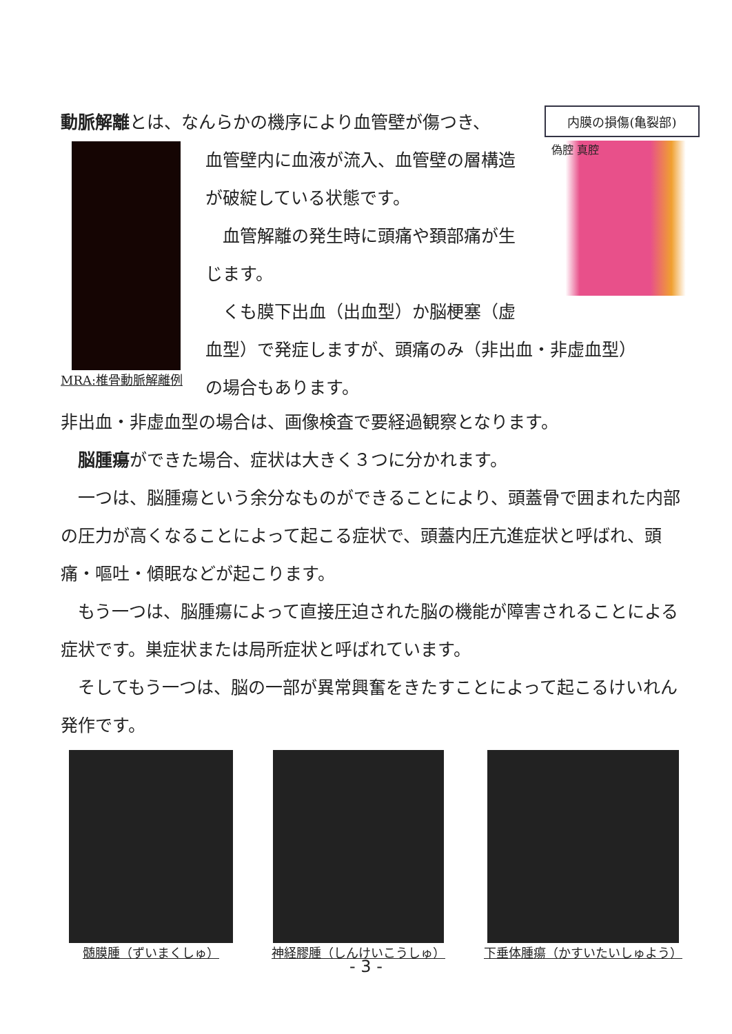動脈解離とは、なんらかの機序により血管壁が傷つき、
MRA:椎骨動脈解離例
血管壁内に血液が流入、血管壁の層構造
が破綻している状態です。
　血管解離の発生時に頭痛や頚部痛が生
じます。
　くも膜下出血（出血型）か脳梗塞（虚
血型）で発症しますが、頭痛のみ（非出血・非虚血型）
の場合もあります。
内膜の損傷(亀裂部)
偽腔 真腔
非出血・非虚血型の場合は、画像検査で要経過観察となります。
　脳腫瘍ができた場合、症状は大きく３つに分かれます。
　一つは、脳腫瘍という余分なものができることにより、頭蓋骨で囲まれた内部の圧力が高くなることによって起こる症状で、頭蓋内圧亢進症状と呼ばれ、頭痛・嘔吐・傾眠などが起こります。
　もう一つは、脳腫瘍によって直接圧迫された脳の機能が障害されることによる症状です。巣症状または局所症状と呼ばれています。
　そしてもう一つは、脳の一部が異常興奮をきたすことによって起こるけいれん発作です。
髄膜腫（ずいまくしゅ） 神経膠腫（しんけいこうしゅ） 下垂体腫瘍（かすいたいしゅよう）
- 3 -